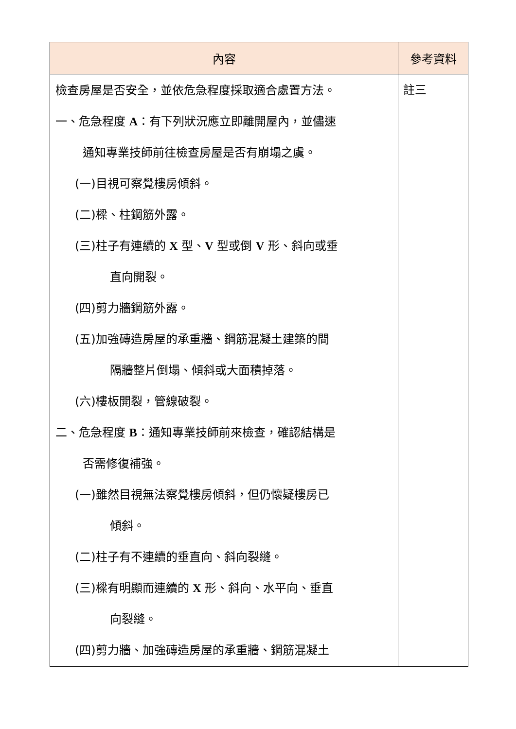| 內容 | 參考資料 |
| --- | --- |
| 檢查房屋是否安全，並依危急程度採取適合處置方法。 一、危急程度 A ：有下列狀況應立即離開屋內，並儘速 通知專業技師前往檢查房屋是否有崩塌之虞。 (一)目視可察覺樓房傾斜。 (二)樑、柱鋼筋外露。 (三)柱子有連續的 X 型、 V 型或倒 V 形、斜向或垂 直向開裂。 (四)剪力牆鋼筋外露。 (五)加強磚造房屋的承重牆、鋼筋混凝土建築的間 隔牆整片倒塌、傾斜或大面積掉落。 (六)樓板開裂，管線破裂。 二、危急程度 B ：通知專業技師前來檢查，確認結構是 否需修復補強。 (一)雖然目視無法察覺樓房傾斜，但仍懷疑樓房已 傾斜。 (二)柱子有不連續的垂直向、斜向裂縫。 (三)樑有明顯而連續的 X 形、斜向、水平向、垂直 向裂縫。 (四)剪力牆、加強磚造房屋的承重牆、鋼筋混凝土 | 註三 |